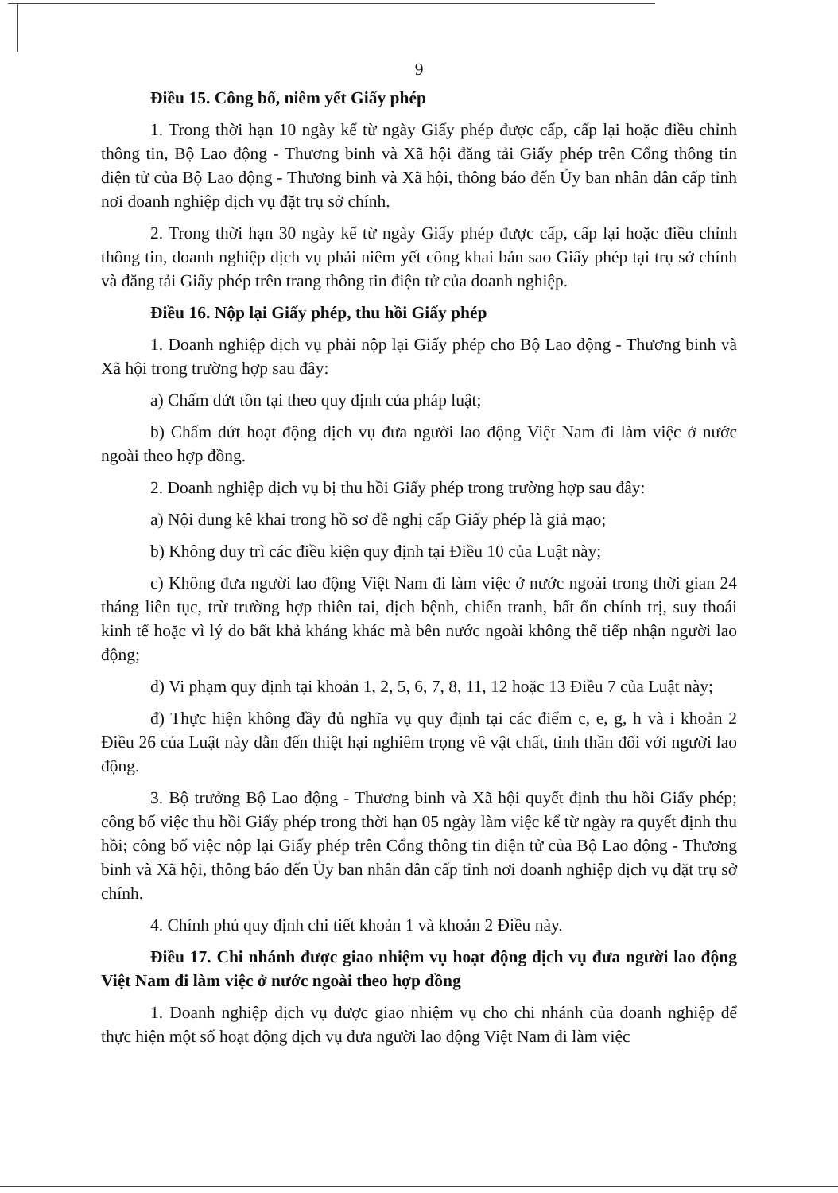9
Điều 15. Công bố, niêm yết Giấy phép
1. Trong thời hạn 10 ngày kể từ ngày Giấy phép được cấp, cấp lại hoặc điều chỉnh thông tin, Bộ Lao động - Thương binh và Xã hội đăng tải Giấy phép trên Cổng thông tin điện tử của Bộ Lao động - Thương binh và Xã hội, thông báo đến Ủy ban nhân dân cấp tỉnh nơi doanh nghiệp dịch vụ đặt trụ sở chính.
2. Trong thời hạn 30 ngày kể từ ngày Giấy phép được cấp, cấp lại hoặc điều chỉnh thông tin, doanh nghiệp dịch vụ phải niêm yết công khai bản sao Giấy phép tại trụ sở chính và đăng tải Giấy phép trên trang thông tin điện tử của doanh nghiệp.
Điều 16. Nộp lại Giấy phép, thu hồi Giấy phép
1. Doanh nghiệp dịch vụ phải nộp lại Giấy phép cho Bộ Lao động - Thương binh và Xã hội trong trường hợp sau đây:
a) Chấm dứt tồn tại theo quy định của pháp luật;
b) Chấm dứt hoạt động dịch vụ đưa người lao động Việt Nam đi làm việc ở nước ngoài theo hợp đồng.
2. Doanh nghiệp dịch vụ bị thu hồi Giấy phép trong trường hợp sau đây:
a) Nội dung kê khai trong hồ sơ đề nghị cấp Giấy phép là giả mạo;
b) Không duy trì các điều kiện quy định tại Điều 10 của Luật này;
c) Không đưa người lao động Việt Nam đi làm việc ở nước ngoài trong thời gian 24 tháng liên tục, trừ trường hợp thiên tai, dịch bệnh, chiến tranh, bất ổn chính trị, suy thoái kinh tế hoặc vì lý do bất khả kháng khác mà bên nước ngoài không thể tiếp nhận người lao động;
d) Vi phạm quy định tại khoản 1, 2, 5, 6, 7, 8, 11, 12 hoặc 13 Điều 7 của Luật này;
đ) Thực hiện không đầy đủ nghĩa vụ quy định tại các điểm c, e, g, h và i khoản 2 Điều 26 của Luật này dẫn đến thiệt hại nghiêm trọng về vật chất, tinh thần đối với người lao động.
3. Bộ trưởng Bộ Lao động - Thương binh và Xã hội quyết định thu hồi Giấy phép; công bố việc thu hồi Giấy phép trong thời hạn 05 ngày làm việc kể từ ngày ra quyết định thu hồi; công bố việc nộp lại Giấy phép trên Cổng thông tin điện tử của Bộ Lao động - Thương binh và Xã hội, thông báo đến Ủy ban nhân dân cấp tỉnh nơi doanh nghiệp dịch vụ đặt trụ sở chính.
4. Chính phủ quy định chi tiết khoản 1 và khoản 2 Điều này.
Điều 17. Chi nhánh được giao nhiệm vụ hoạt động dịch vụ đưa người lao động Việt Nam đi làm việc ở nước ngoài theo hợp đồng
1. Doanh nghiệp dịch vụ được giao nhiệm vụ cho chi nhánh của doanh nghiệp để thực hiện một số hoạt động dịch vụ đưa người lao động Việt Nam đi làm việc